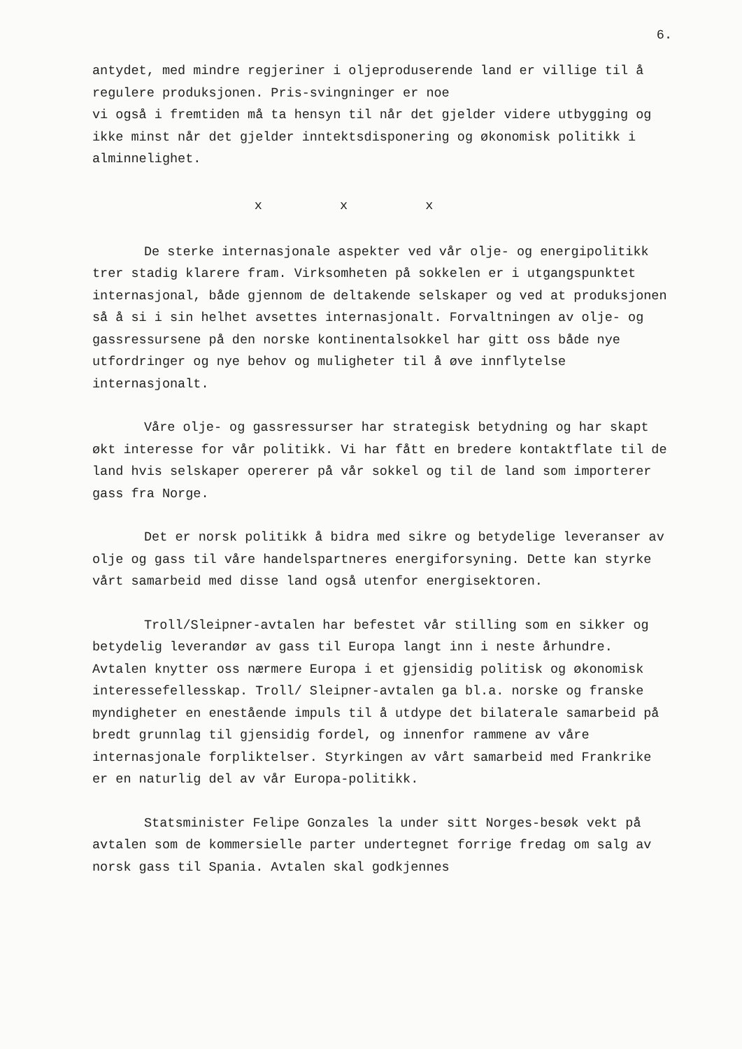6.
antydet, med mindre regjeriner i oljeproduserende land er villige til å regulere produksjonen. Pris-svingninger er noe
vi også i fremtiden må ta hensyn til når det gjelder videre utbygging og ikke minst når det gjelder inntektsdisponering og økonomisk politikk i alminnelighet.
x x x
De sterke internasjonale aspekter ved vår olje- og energipolitikk trer stadig klarere fram. Virksomheten på sokkelen er i utgangspunktet internasjonal, både gjennom de deltakende selskaper og ved at produksjonen så å si i sin helhet avsettes internasjonalt. Forvaltningen av olje- og gassressursene på den norske kontinentalsokkel har gitt oss både nye utfordringer og nye behov og muligheter til å øve innflytelse internasjonalt.
Våre olje- og gassressurser har strategisk betydning og har skapt økt interesse for vår politikk. Vi har fått en bredere kontaktflate til de land hvis selskaper opererer på vår sokkel og til de land som importerer gass fra Norge.
Det er norsk politikk å bidra med sikre og betydelige leveranser av olje og gass til våre handelspartneres energiforsyning. Dette kan styrke vårt samarbeid med disse land også utenfor energisektoren.
Troll/Sleipner-avtalen har befestet vår stilling som en sikker og betydelig leverandør av gass til Europa langt inn i neste århundre. Avtalen knytter oss nærmere Europa i et gjensidig politisk og økonomisk interessefellesskap. Troll/ Sleipner-avtalen ga bl.a. norske og franske myndigheter en enestående impuls til å utdype det bilaterale samarbeid på bredt grunnlag til gjensidig fordel, og innenfor rammene av våre internasjonale forpliktelser. Styrkingen av vårt samarbeid med Frankrike er en naturlig del av vår Europa-politikk.
Statsminister Felipe Gonzales la under sitt Norges-besøk vekt på avtalen som de kommersielle parter undertegnet forrige fredag om salg av norsk gass til Spania. Avtalen skal godkjennes